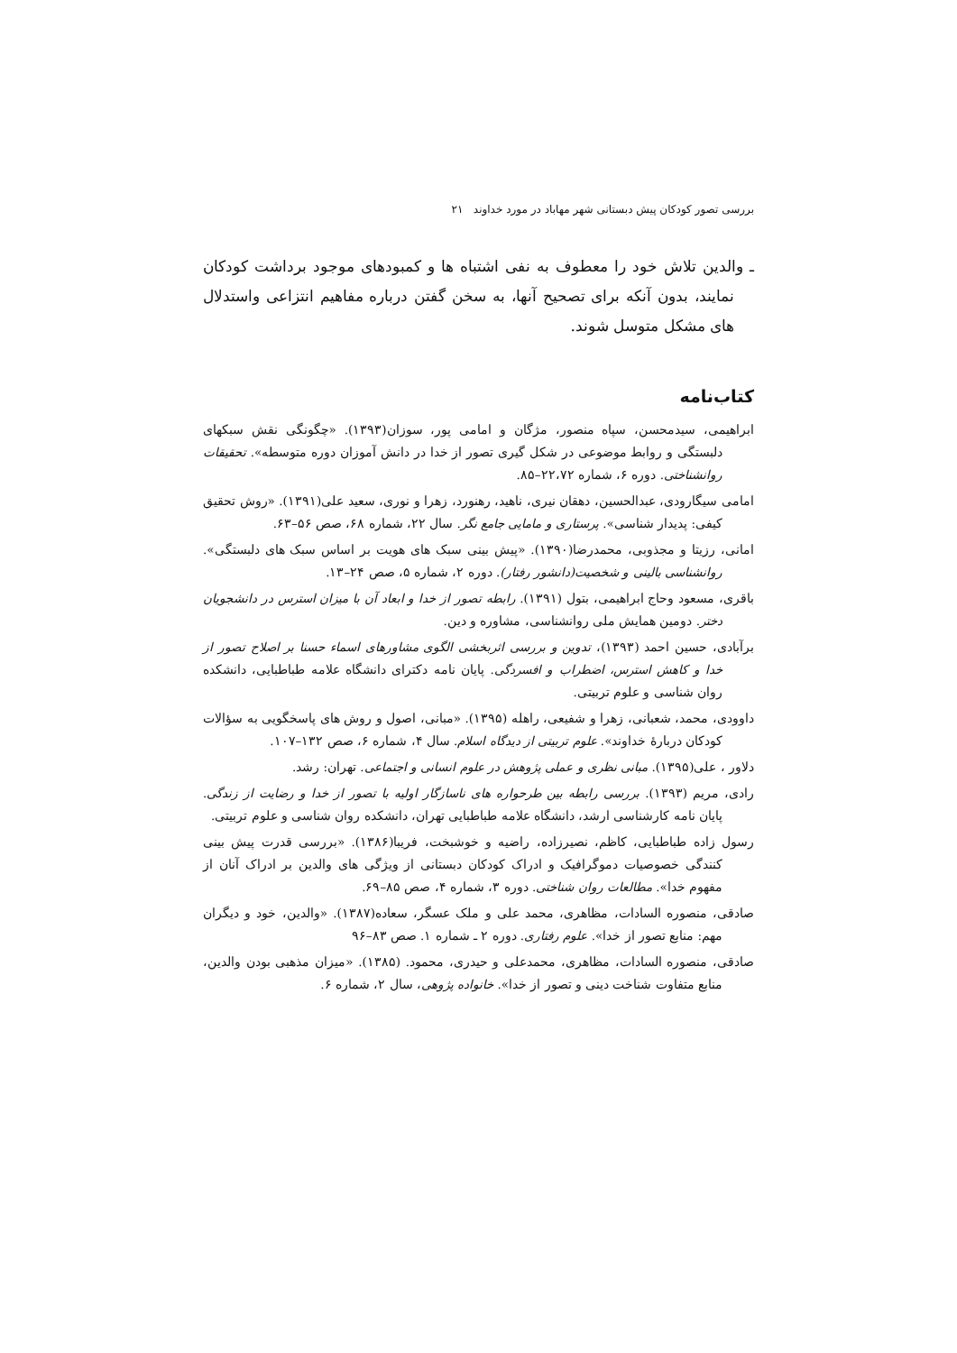بررسی تصور کودکان پیش دبستانی شهر مهاباد در مورد خداوند ۲۱
ـ والدین تلاش خود را معطوف به نفی اشتباه ها و کمبودهای موجود برداشت کودکان نمایند، بدون آنکه برای تصحیح آنها، به سخن گفتن درباره مفاهیم انتزاعی واستدلال های مشکل متوسل شوند.
کتاب‌نامه
ابراهیمی، سیدمحسن، سپاه منصور، مژگان و امامی پور، سوزان(۱۳۹۳). «چگونگی نقش سبکهای دلبستگی و روابط موضوعی در شکل گیری تصور از خدا در دانش آموزان دوره متوسطه». تحقیقات روانشناختی. دوره ۶، شماره ۲۲،۷۲–۸۵.
امامی سیگارودی، عبدالحسین، دهقان نیری، ناهید، رهنورد، زهرا و نوری، سعید علی(۱۳۹۱). «روش تحقیق کیفی: پدیدار شناسی». پرستاری و مامایی جامع نگر. سال ۲۲، شماره ۶۸، صص ۵۶–۶۳.
امانی، رزیتا و مجذوبی، محمدرضا(۱۳۹۰). «پیش بینی سبک های هویت بر اساس سبک های دلبستگی». روانشناسی بالینی و شخصیت(دانشور رفتار). دوره ۲، شماره ۵، صص ۲۴–۱۳.
باقری، مسعود وحاج ابراهیمی، بتول (۱۳۹۱). رابطه تصور از خدا و ابعاد آن با میزان استرس در دانشجویان دختر. دومین همایش ملی روانشناسی، مشاوره و دین.
برآبادی، حسین احمد (۱۳۹۳)، تدوین و بررسی اثربخشی الگوی مشاورهای اسماء حسنا بر اصلاح تصور از خدا و کاهش استرس، اضطراب و افسردگی. پایان نامه دکترای دانشگاه علامه طباطبایی، دانشکده روان شناسی و علوم تربیتی.
داوودی، محمد، شعبانی، زهرا و شفیعی، راهله (۱۳۹۵). «مبانی، اصول و روش های پاسخگویی به سؤالات کودکان دربارهٔ خداوند». علوم تربیتی از دیدگاه اسلام. سال ۴، شماره ۶، صص ۱۳۲–۱۰۷.
دلاور ، علی(۱۳۹۵). مبانی نظری و عملی پژوهش در علوم انسانی و اجتماعی. تهران: رشد.
رادی، مریم (۱۳۹۳). بررسی رابطه بین طرحواره های ناسازگار اولیه با تصور از خدا و رضایت از زندگی. پایان نامه کارشناسی ارشد، دانشگاه علامه طباطبایی تهران، دانشکده روان شناسی و علوم تربیتی.
رسول زاده طباطبایی، کاظم، نصیرزاده، راضیه و خوشبخت، فریبا(۱۳۸۶). «بررسی قدرت پیش بینی کنندگی خصوصیات دموگرافیک و ادراک کودکان دبستانی از ویژگی های والدین بر ادراک آنان از مفهوم خدا». مطالعات روان شناختی. دوره ۳، شماره ۴، صص ۸۵–۶۹.
صادقی، منصوره السادات، مظاهری، محمد علی و ملک عسگر، سعاده(۱۳۸۷). «والدین، خود و دیگران مهم: منابع تصور از خدا». علوم رفتاری. دوره ۲ ـ شماره ۱. صص ۸۳–۹۶
صادقی، منصوره السادات، مظاهری، محمدعلی و حیدری، محمود. (۱۳۸۵). «میزان مذهبی بودن والدین، منابع متفاوت شناخت دینی و تصور از خدا». خانواده پژوهی، سال ۲، شماره ۶.